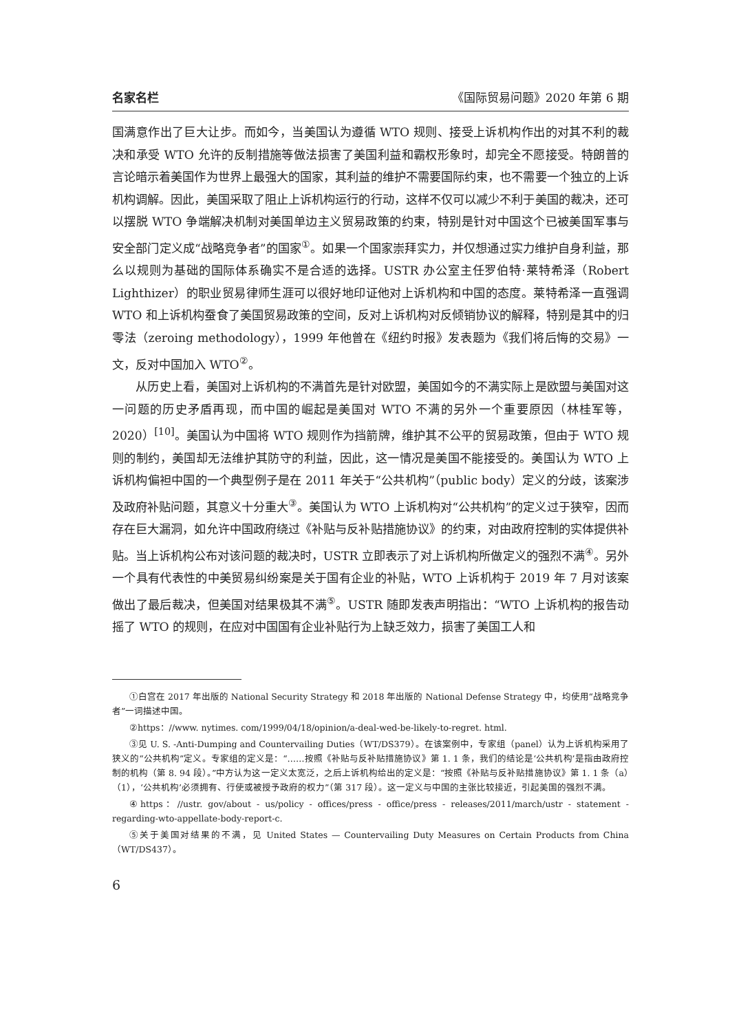名家名栏 《国际贸易问题》2020 年第 6 期
国满意作出了巨大让步。而如今，当美国认为遵循 WTO 规则、接受上诉机构作出的对其不利的裁决和承受 WTO 允许的反制措施等做法损害了美国利益和霸权形象时，却完全不愿接受。特朗普的言论暗示着美国作为世界上最强大的国家，其利益的维护不需要国际约束，也不需要一个独立的上诉机构调解。因此，美国采取了阻止上诉机构运行的行动，这样不仅可以减少不利于美国的裁决，还可以摆脱 WTO 争端解决机制对美国单边主义贸易政策的约束，特别是针对中国这个已被美国军事与安全部门定义成“战略竞争者”的国家<sup>①</sup>。如果一个国家崇拜实力，并仅想通过实力维护自身利益，那么以规则为基础的国际体系确实不是合适的选择。USTR 办公室主任罗伯特·莱特希泽（Robert Lighthizer）的职业贸易律师生涯可以很好地印证他对上诉机构和中国的态度。莱特希泽一直强调 WTO 和上诉机构蚕食了美国贸易政策的空间，反对上诉机构对反倾销协议的解释，特别是其中的归零法（zeroing methodology），1999 年他曾在《纽约时报》发表题为《我们将后悔的交易》一文，反对中国加入 WTO<sup>②</sup>。
从历史上看，美国对上诉机构的不满首先是针对欧盟，美国如今的不满实际上是欧盟与美国对这一问题的历史矛盾再现，而中国的崛起是美国对 WTO 不满的另外一个重要原因（林桂军等，2020）<sup>[10]</sup>。美国认为中国将 WTO 规则作为挡箭牌，维护其不公平的贸易政策，但由于 WTO 规则的制约，美国却无法维护其防守的利益，因此，这一情况是美国不能接受的。美国认为 WTO 上诉机构偏袒中国的一个典型例子是在 2011 年关于“公共机构”（public body）定义的分歧，该案涉及政府补贴问题，其意义十分重大<sup>③</sup>。美国认为 WTO 上诉机构对“公共机构”的定义过于狭窄，因而存在巨大漏洞，如允许中国政府绕过《补贴与反补贴措施协议》的约束，对由政府控制的实体提供补贴。当上诉机构公布对该问题的裁决时，USTR 立即表示了对上诉机构所做定义的强烈不满<sup>④</sup>。另外一个具有代表性的中美贸易纠纷案是关于国有企业的补贴，WTO 上诉机构于 2019 年 7 月对该案做出了最后裁决，但美国对结果极其不满<sup>⑤</sup>。USTR 随即发表声明指出：“WTO 上诉机构的报告动摇了 WTO 的规则，在应对中国国有企业补贴行为上缺乏效力，损害了美国工人和
①白宫在 2017 年出版的 National Security Strategy 和 2018 年出版的 National Defense Strategy 中，均使用“战略竞争者”一词描述中国。
②https：//www. nytimes. com/1999/04/18/opinion/a-deal-wed-be-likely-to-regret. html.
③见 U. S. -Anti-Dumping and Countervailing Duties（WT/DS379）。在该案例中，专家组（panel）认为上诉机构采用了狭义的“公共机构”定义。专家组的定义是：“……按照《补贴与反补贴措施协议》第 1. 1 条，我们的结论是‘公共机构’是指由政府控制的机构（第 8. 94 段）。”中方认为这一定义太宽泛，之后上诉机构给出的定义是：“按照《补贴与反补贴措施协议》第 1. 1 条（a）（1），‘公共机构’必须拥有、行使或被授予政府的权力”（第 317 段）。这一定义与中国的主张比较接近，引起美国的强烈不满。
④https：//ustr. gov/about - us/policy - offices/press - office/press - releases/2011/march/ustr - statement - regarding-wto-appellate-body-report-c.
⑤关于美国对结果的不满，见 United States — Countervailing Duty Measures on Certain Products from China（WT/DS437）。
6